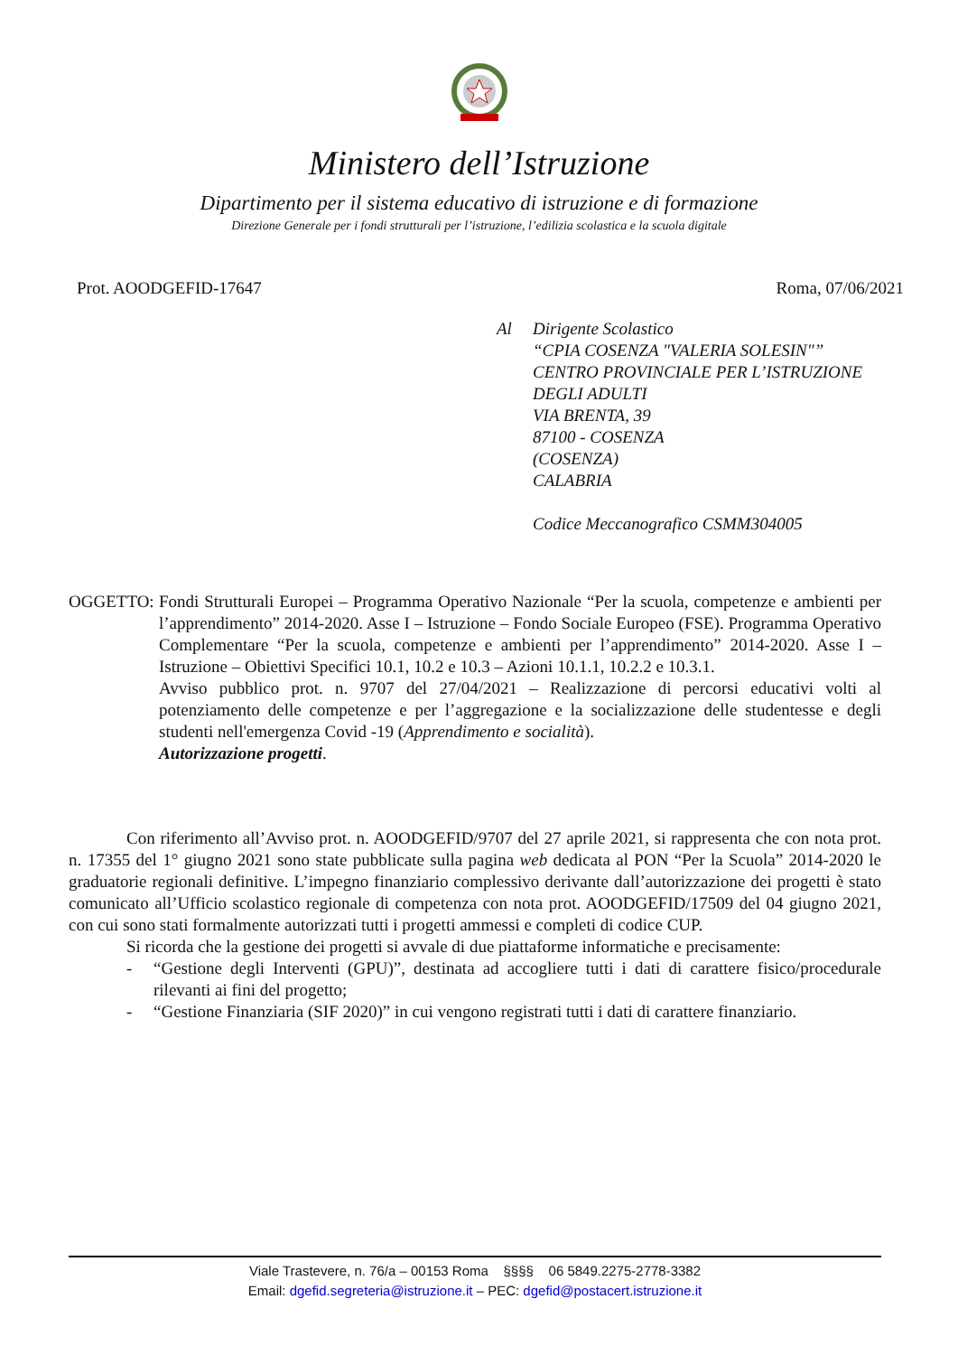Ministero dell’Istruzione
Dipartimento per il sistema educativo di istruzione e di formazione
Direzione Generale per i fondi strutturali per l’istruzione, l’edilizia scolastica e la scuola digitale
Prot. AOODGEFID-17647 Roma, 07/06/2021
Al Dirigente Scolastico
“CPIA COSENZA "VALERIA SOLESIN"”
CENTRO PROVINCIALE PER L’ISTRUZIONE
DEGLI ADULTI
VIA BRENTA, 39
87100 - COSENZA
(COSENZA)
CALABRIA
Codice Meccanografico CSMM304005
OGGETTO: Fondi Strutturali Europei – Programma Operativo Nazionale “Per la scuola, competenze e ambienti per l’apprendimento” 2014-2020. Asse I – Istruzione – Fondo Sociale Europeo (FSE). Programma Operativo Complementare “Per la scuola, competenze e ambienti per l’apprendimento” 2014-2020. Asse I – Istruzione – Obiettivi Specifici 10.1, 10.2 e 10.3 – Azioni 10.1.1, 10.2.2 e 10.3.1.
Avviso pubblico prot. n. 9707 del 27/04/2021 – Realizzazione di percorsi educativi volti al potenziamento delle competenze e per l’aggregazione e la socializzazione delle studentesse e degli studenti nell'emergenza Covid -19 (Apprendimento e socialità).
Autorizzazione progetti.
Con riferimento all’Avviso prot. n. AOODGEFID/9707 del 27 aprile 2021, si rappresenta che con nota prot. n. 17355 del 1° giugno 2021 sono state pubblicate sulla pagina web dedicata al PON “Per la Scuola” 2014-2020 le graduatorie regionali definitive. L’impegno finanziario complessivo derivante dall’autorizzazione dei progetti è stato comunicato all’Ufficio scolastico regionale di competenza con nota prot. AOODGEFID/17509 del 04 giugno 2021, con cui sono stati formalmente autorizzati tutti i progetti ammessi e completi di codice CUP.
Si ricorda che la gestione dei progetti si avvale di due piattaforme informatiche e precisamente:
- “Gestione degli Interventi (GPU)”, destinata ad accogliere tutti i dati di carattere fisico/procedurale rilevanti ai fini del progetto;
- “Gestione Finanziaria (SIF 2020)” in cui vengono registrati tutti i dati di carattere finanziario.
Viale Trastevere, n. 76/a – 00153 Roma §§§§ 06 5849.2275-2778-3382
Email: dgefid.segreteria@istruzione.it – PEC: dgefid@postacert.istruzione.it